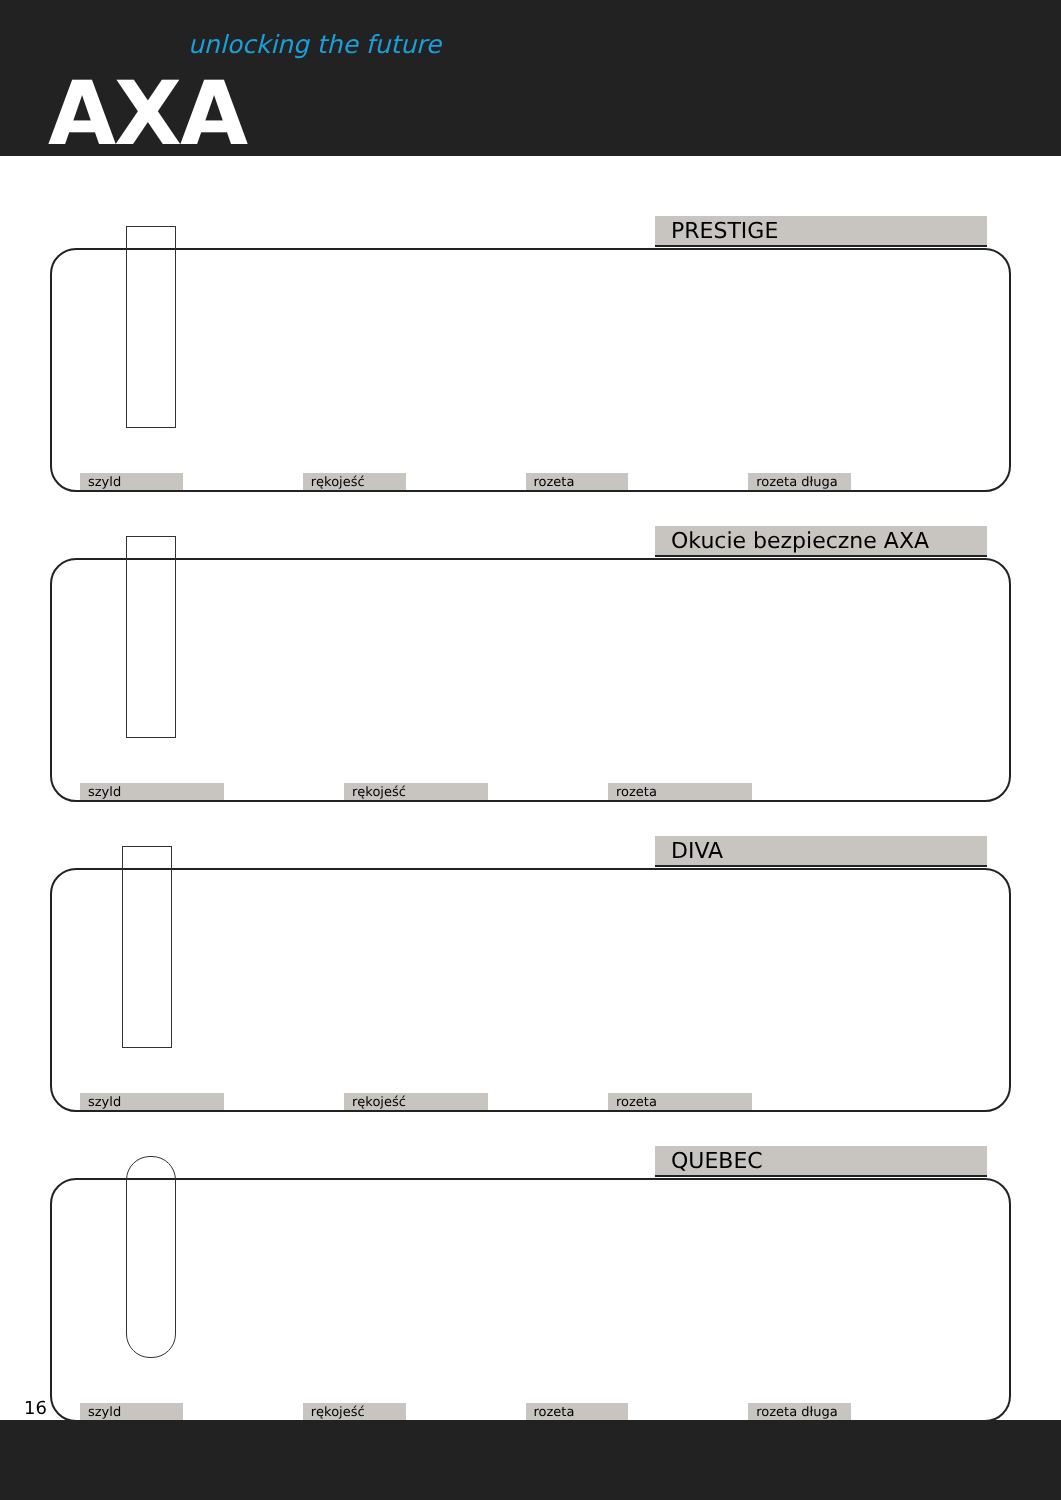unlocking the future
AXA
PRESTIGE
szyld rękojeść rozeta rozeta długa
Okucie bezpieczne AXA
szyld rękojeść rozeta
DIVA
szyld rękojeść rozeta
QUEBEC
szyld rękojeść rozeta rozeta długa
16